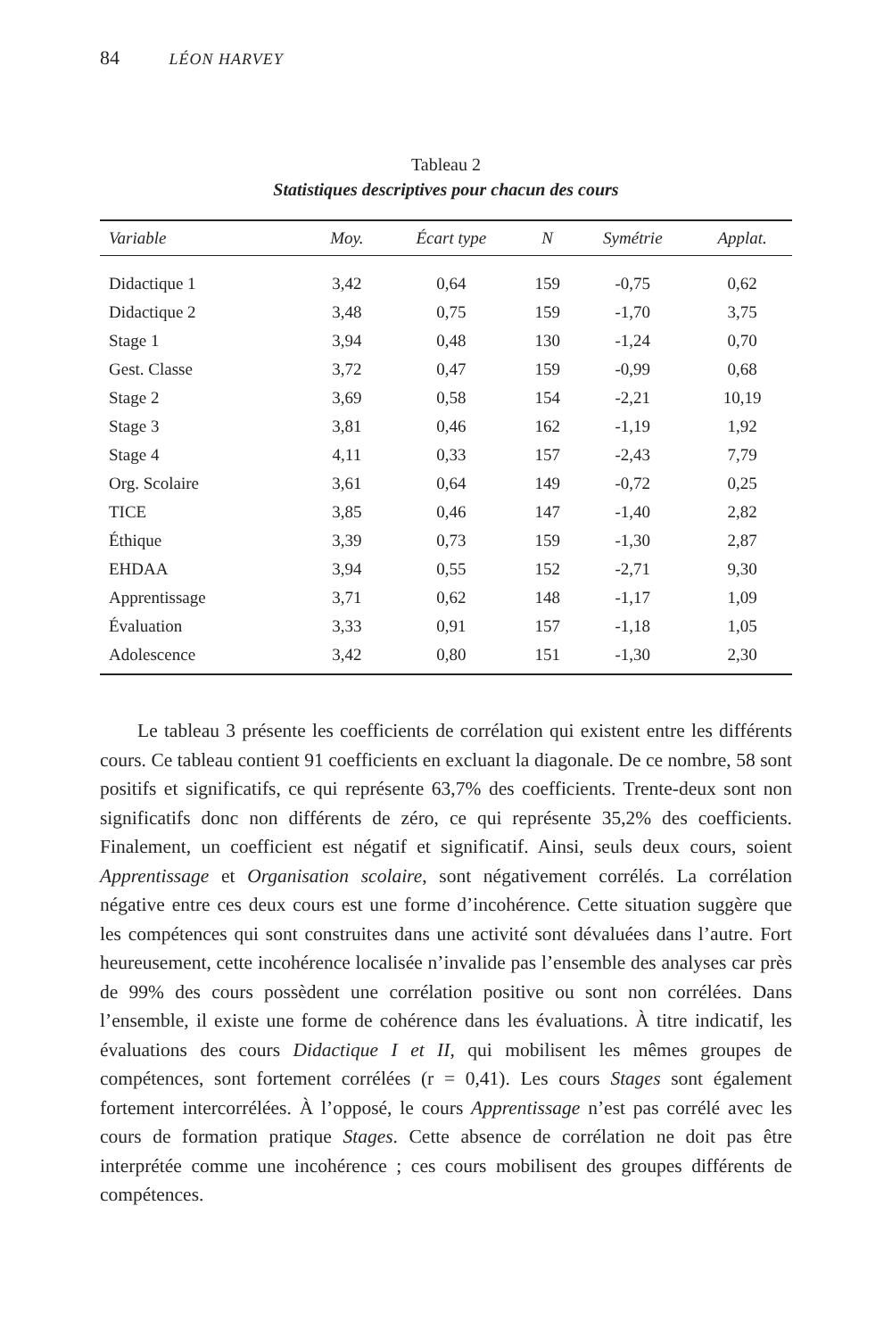84 LÉON HARVEY
Tableau 2
Statistiques descriptives pour chacun des cours
| Variable | Moy. | Écart type | N | Symétrie | Applat. |
| --- | --- | --- | --- | --- | --- |
| Didactique 1 | 3,42 | 0,64 | 159 | -0,75 | 0,62 |
| Didactique 2 | 3,48 | 0,75 | 159 | -1,70 | 3,75 |
| Stage 1 | 3,94 | 0,48 | 130 | -1,24 | 0,70 |
| Gest. Classe | 3,72 | 0,47 | 159 | -0,99 | 0,68 |
| Stage 2 | 3,69 | 0,58 | 154 | -2,21 | 10,19 |
| Stage 3 | 3,81 | 0,46 | 162 | -1,19 | 1,92 |
| Stage 4 | 4,11 | 0,33 | 157 | -2,43 | 7,79 |
| Org. Scolaire | 3,61 | 0,64 | 149 | -0,72 | 0,25 |
| TICE | 3,85 | 0,46 | 147 | -1,40 | 2,82 |
| Éthique | 3,39 | 0,73 | 159 | -1,30 | 2,87 |
| EHDAA | 3,94 | 0,55 | 152 | -2,71 | 9,30 |
| Apprentissage | 3,71 | 0,62 | 148 | -1,17 | 1,09 |
| Évaluation | 3,33 | 0,91 | 157 | -1,18 | 1,05 |
| Adolescence | 3,42 | 0,80 | 151 | -1,30 | 2,30 |
Le tableau 3 présente les coefficients de corrélation qui existent entre les différents cours. Ce tableau contient 91 coefficients en excluant la diagonale. De ce nombre, 58 sont positifs et significatifs, ce qui représente 63,7% des coefficients. Trente-deux sont non significatifs donc non différents de zéro, ce qui représente 35,2% des coefficients. Finalement, un coefficient est négatif et significatif. Ainsi, seuls deux cours, soient Apprentissage et Organisation scolaire, sont négativement corrélés. La corrélation négative entre ces deux cours est une forme d’incohérence. Cette situation suggère que les compétences qui sont construites dans une activité sont dévaluées dans l’autre. Fort heureusement, cette incohérence localisée n’invalide pas l’ensemble des analyses car près de 99% des cours possèdent une corrélation positive ou sont non corrélées. Dans l’ensemble, il existe une forme de cohérence dans les évaluations. À titre indicatif, les évaluations des cours Didactique I et II, qui mobilisent les mêmes groupes de compétences, sont fortement corrélées (r = 0,41). Les cours Stages sont également fortement intercorrélées. À l’opposé, le cours Apprentissage n’est pas corrélé avec les cours de formation pratique Stages. Cette absence de corrélation ne doit pas être interprétée comme une incohérence ; ces cours mobilisent des groupes différents de compétences.